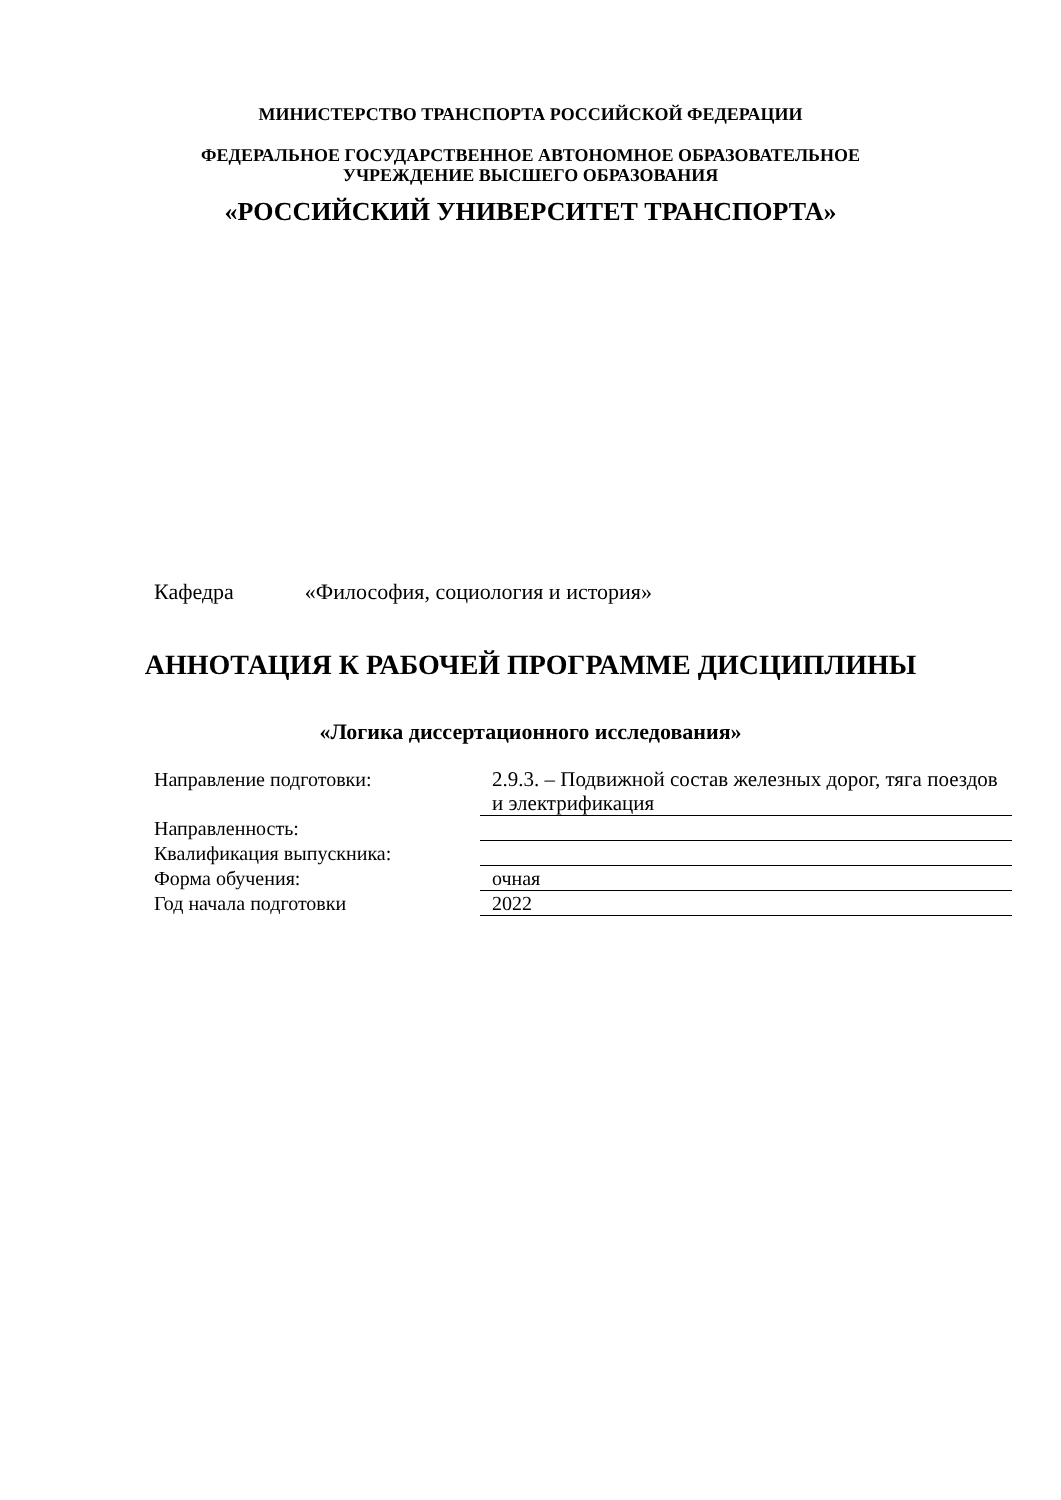МИНИСТЕРСТВО ТРАНСПОРТА РОССИЙСКОЙ ФЕДЕРАЦИИ
ФЕДЕРАЛЬНОЕ ГОСУДАРСТВЕННОЕ АВТОНОМНОЕ ОБРАЗОВАТЕЛЬНОЕ
УЧРЕЖДЕНИЕ ВЫСШЕГО ОБРАЗОВАНИЯ
«РОССИЙСКИЙ УНИВЕРСИТЕТ ТРАНСПОРТА»
Кафедра «Философия, социология и история»
АННОТАЦИЯ К РАБОЧЕЙ ПРОГРАММЕ ДИСЦИПЛИНЫ
«Логика диссертационного исследования»
| Направление подготовки: | 2.9.3. – Подвижной состав железных дорог, тяга поездов и электрификация |
| Направленность: | |
| Квалификация выпускника: | |
| Форма обучения: | очная |
| Год начала подготовки | 2022 |